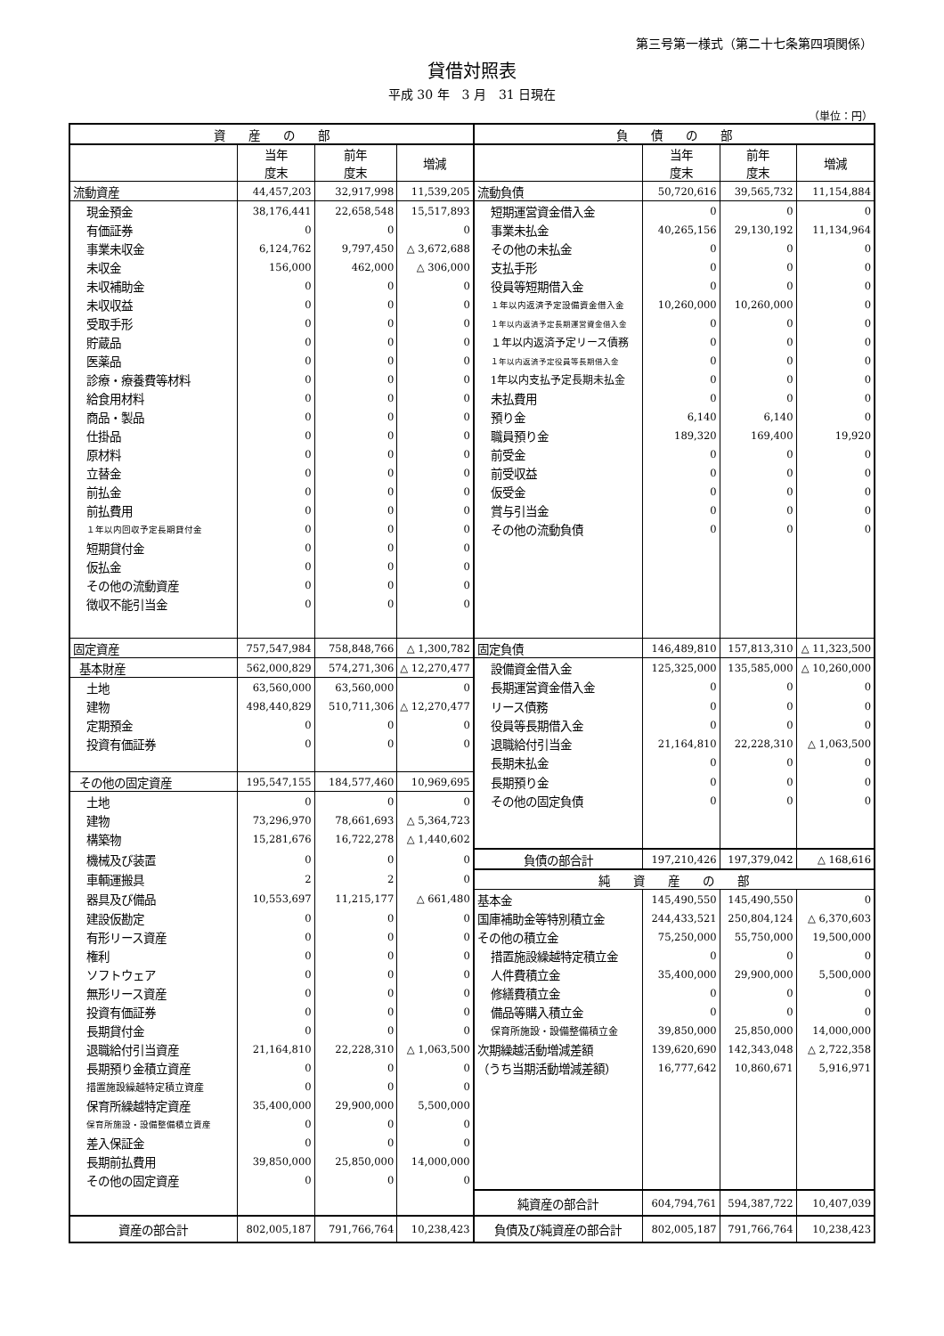第三号第一様式（第二十七条第四項関係）
貸借対照表
平成 30 年　3 月　31 日現在
（単位：円）
| 資 産 の 部 | | | | 負 債 の 部 | | | |
| --- | --- | --- | --- | --- | --- | --- | --- |
| | 当年 度末 | 前年 度末 | 増減 | | 当年 度末 | 前年 度末 | 増減 |
| 流動資産 | 44,457,203 | 32,917,998 | 11,539,205 | 流動負債 | 50,720,616 | 39,565,732 | 11,154,884 |
| 現金預金 | 38,176,441 | 22,658,548 | 15,517,893 | 短期運営資金借入金 | 0 | 0 | 0 |
| 有価証券 | 0 | 0 | 0 | 事業未払金 | 40,265,156 | 29,130,192 | 11,134,964 |
| 事業未収金 | 6,124,762 | 9,797,450 | △ 3,672,688 | その他の未払金 | 0 | 0 | 0 |
| 未収金 | 156,000 | 462,000 | △ 306,000 | 支払手形 | 0 | 0 | 0 |
| 未収補助金 | 0 | 0 | 0 | 役員等短期借入金 | 0 | 0 | 0 |
| 未収収益 | 0 | 0 | 0 | １年以内返済予定設備資金借入金 | 10,260,000 | 10,260,000 | 0 |
| 受取手形 | 0 | 0 | 0 | １年以内返済予定長期運営資金借入金 | 0 | 0 | 0 |
| 貯蔵品 | 0 | 0 | 0 | １年以内返済予定リース債務 | 0 | 0 | 0 |
| 医薬品 | 0 | 0 | 0 | １年以内返済予定役員等長期借入金 | 0 | 0 | 0 |
| 診療・療養費等材料 | 0 | 0 | 0 | 1年以内支払予定長期未払金 | 0 | 0 | 0 |
| 給食用材料 | 0 | 0 | 0 | 未払費用 | 0 | 0 | 0 |
| 商品・製品 | 0 | 0 | 0 | 預り金 | 6,140 | 6,140 | 0 |
| 仕掛品 | 0 | 0 | 0 | 職員預り金 | 189,320 | 169,400 | 19,920 |
| 原材料 | 0 | 0 | 0 | 前受金 | 0 | 0 | 0 |
| 立替金 | 0 | 0 | 0 | 前受収益 | 0 | 0 | 0 |
| 前払金 | 0 | 0 | 0 | 仮受金 | 0 | 0 | 0 |
| 前払費用 | 0 | 0 | 0 | 賞与引当金 | 0 | 0 | 0 |
| １年以内回収予定長期貸付金 | 0 | 0 | 0 | その他の流動負債 | 0 | 0 | 0 |
| 短期貸付金 | 0 | 0 | 0 | | | | |
| 仮払金 | 0 | 0 | 0 | | | | |
| その他の流動資産 | 0 | 0 | 0 | | | | |
| 徴収不能引当金 | 0 | 0 | 0 | | | | |
| 固定資産 | 757,547,984 | 758,848,766 | △ 1,300,782 | 固定負債 | 146,489,810 | 157,813,310 | △ 11,323,500 |
| 基本財産 | 562,000,829 | 574,271,306 | △ 12,270,477 | 設備資金借入金 | 125,325,000 | 135,585,000 | △ 10,260,000 |
| 土地 | 63,560,000 | 63,560,000 | 0 | 長期運営資金借入金 | 0 | 0 | 0 |
| 建物 | 498,440,829 | 510,711,306 | △ 12,270,477 | リース債務 | 0 | 0 | 0 |
| 定期預金 | 0 | 0 | 0 | 役員等長期借入金 | 0 | 0 | 0 |
| 投資有価証券 | 0 | 0 | 0 | 退職給付引当金 | 21,164,810 | 22,228,310 | △ 1,063,500 |
| | | | | 長期未払金 | 0 | 0 | 0 |
| その他の固定資産 | 195,547,155 | 184,577,460 | 10,969,695 | 長期預り金 | 0 | 0 | 0 |
| 土地 | 0 | 0 | 0 | その他の固定負債 | 0 | 0 | 0 |
| 建物 | 73,296,970 | 78,661,693 | △ 5,364,723 | | | | |
| 構築物 | 15,281,676 | 16,722,278 | △ 1,440,602 | | | | |
| 機械及び装置 | 0 | 0 | 0 | 負債の部合計 | 197,210,426 | 197,379,042 | △ 168,616 |
| 車輌運搬具 | 2 | 2 | 0 | 純 資 産 の 部 | | | |
| 器具及び備品 | 10,553,697 | 11,215,177 | △ 661,480 | 基本金 | 145,490,550 | 145,490,550 | 0 |
| 建設仮勘定 | 0 | 0 | 0 | 国庫補助金等特別積立金 | 244,433,521 | 250,804,124 | △ 6,370,603 |
| 有形リース資産 | 0 | 0 | 0 | その他の積立金 | 75,250,000 | 55,750,000 | 19,500,000 |
| 権利 | 0 | 0 | 0 | 措置施設繰越特定積立金 | 0 | 0 | 0 |
| ソフトウェア | 0 | 0 | 0 | 人件費積立金 | 35,400,000 | 29,900,000 | 5,500,000 |
| 無形リース資産 | 0 | 0 | 0 | 修繕費積立金 | 0 | 0 | 0 |
| 投資有価証券 | 0 | 0 | 0 | 備品等購入積立金 | 0 | 0 | 0 |
| 長期貸付金 | 0 | 0 | 0 | 保育所施設・設備整備積立金 | 39,850,000 | 25,850,000 | 14,000,000 |
| 退職給付引当資産 | 21,164,810 | 22,228,310 | △ 1,063,500 | 次期繰越活動増減差額 | 139,620,690 | 142,343,048 | △ 2,722,358 |
| 長期預り金積立資産 | 0 | 0 | 0 | （うち当期活動増減差額） | 16,777,642 | 10,860,671 | 5,916,971 |
| 措置施設繰越特定積立資産 | 0 | 0 | 0 | | | | |
| 保育所繰越特定資産 | 35,400,000 | 29,900,000 | 5,500,000 | | | | |
| 保育所施設・設備整備積立資産 | 0 | 0 | 0 | | | | |
| 差入保証金 | 0 | 0 | 0 | | | | |
| 長期前払費用 | 39,850,000 | 25,850,000 | 14,000,000 | | | | |
| その他の固定資産 | 0 | 0 | 0 | | | | |
| | | | | 純資産の部合計 | 604,794,761 | 594,387,722 | 10,407,039 |
| 資産の部合計 | 802,005,187 | 791,766,764 | 10,238,423 | 負債及び純資産の部合計 | 802,005,187 | 791,766,764 | 10,238,423 |